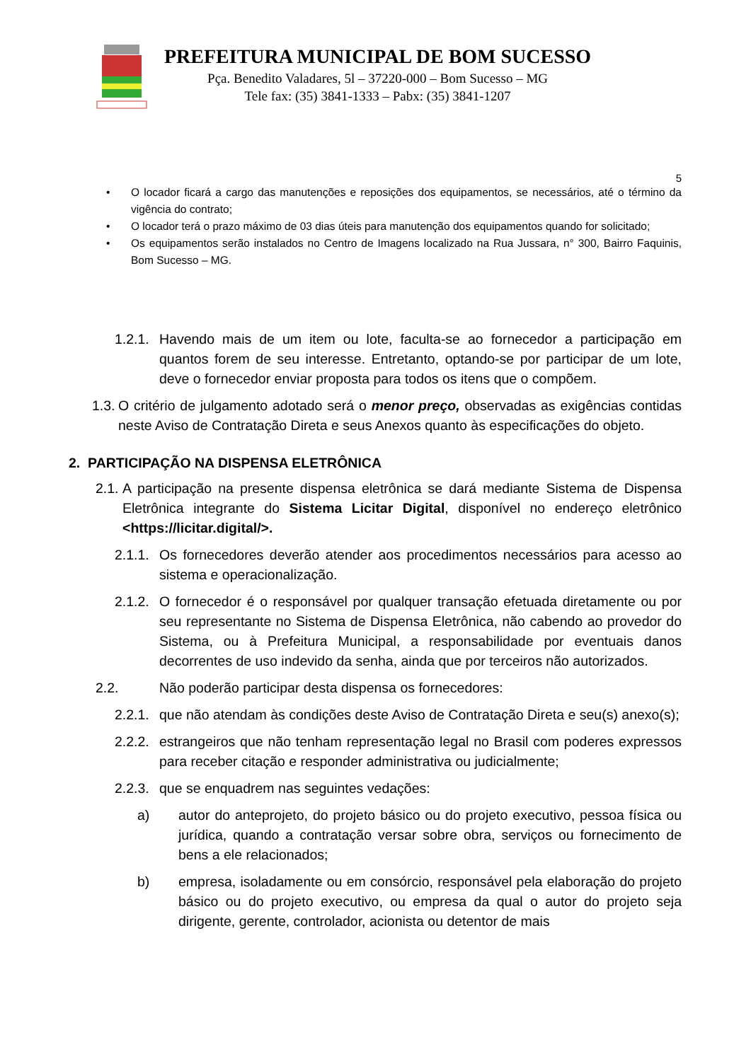PREFEITURA MUNICIPAL DE BOM SUCESSO
Pça. Benedito Valadares, 5l – 37220-000 – Bom Sucesso – MG
Tele fax: (35) 3841-1333 – Pabx: (35) 3841-1207
5
• O locador ficará a cargo das manutenções e reposições dos equipamentos, se necessários, até o término da vigência do contrato;
• O locador terá o prazo máximo de 03 dias úteis para manutenção dos equipamentos quando for solicitado;
• Os equipamentos serão instalados no Centro de Imagens localizado na Rua Jussara, n° 300, Bairro Faquinis, Bom Sucesso – MG.
1.2.1. Havendo mais de um item ou lote, faculta-se ao fornecedor a participação em quantos forem de seu interesse. Entretanto, optando-se por participar de um lote, deve o fornecedor enviar proposta para todos os itens que o compõem.
1.3. O critério de julgamento adotado será o menor preço, observadas as exigências contidas neste Aviso de Contratação Direta e seus Anexos quanto às especificações do objeto.
2. PARTICIPAÇÃO NA DISPENSA ELETRÔNICA
2.1. A participação na presente dispensa eletrônica se dará mediante Sistema de Dispensa Eletrônica integrante do Sistema Licitar Digital, disponível no endereço eletrônico <https://licitar.digital/>.
2.1.1. Os fornecedores deverão atender aos procedimentos necessários para acesso ao sistema e operacionalização.
2.1.2. O fornecedor é o responsável por qualquer transação efetuada diretamente ou por seu representante no Sistema de Dispensa Eletrônica, não cabendo ao provedor do Sistema, ou à Prefeitura Municipal, a responsabilidade por eventuais danos decorrentes de uso indevido da senha, ainda que por terceiros não autorizados.
2.2. Não poderão participar desta dispensa os fornecedores:
2.2.1. que não atendam às condições deste Aviso de Contratação Direta e seu(s) anexo(s);
2.2.2. estrangeiros que não tenham representação legal no Brasil com poderes expressos para receber citação e responder administrativa ou judicialmente;
2.2.3. que se enquadrem nas seguintes vedações:
a) autor do anteprojeto, do projeto básico ou do projeto executivo, pessoa física ou jurídica, quando a contratação versar sobre obra, serviços ou fornecimento de bens a ele relacionados;
b) empresa, isoladamente ou em consórcio, responsável pela elaboração do projeto básico ou do projeto executivo, ou empresa da qual o autor do projeto seja dirigente, gerente, controlador, acionista ou detentor de mais